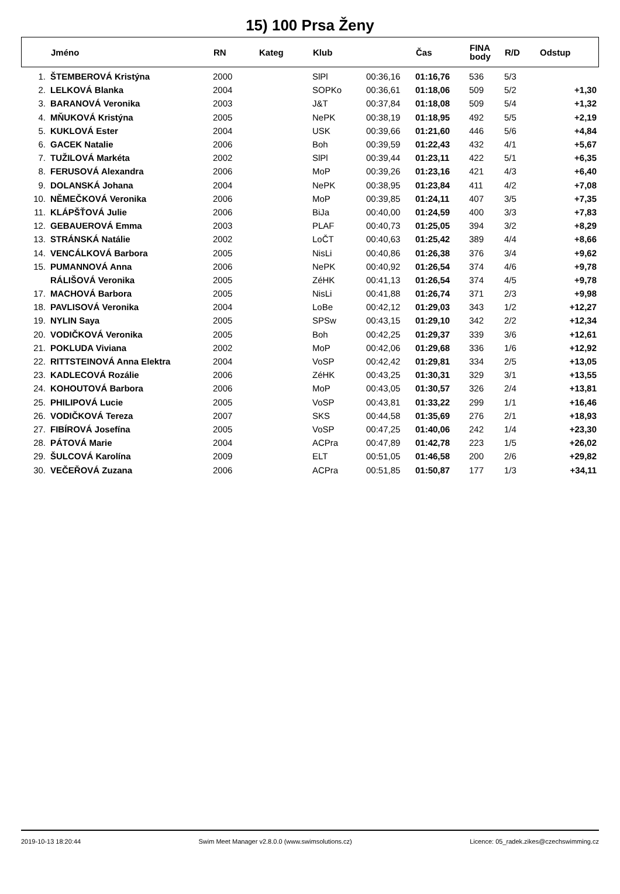15) 100 Prsa Ženy
| | Jméno | RN | Kateg | Klub | | Čas | FINA body | R/D | Odstup |
| --- | --- | --- | --- | --- | --- | --- | --- | --- | --- |
| 1. | ŠTEMBEROVÁ Kristýna | 2000 | | SlPl | 00:36,16 | 01:16,76 | 536 | 5/3 | |
| 2. | LELKOVÁ Blanka | 2004 | | SOPKo | 00:36,61 | 01:18,06 | 509 | 5/2 | +1,30 |
| 3. | BARANOVÁ Veronika | 2003 | | J&T | 00:37,84 | 01:18,08 | 509 | 5/4 | +1,32 |
| 4. | MŇUKOVÁ Kristýna | 2005 | | NePK | 00:38,19 | 01:18,95 | 492 | 5/5 | +2,19 |
| 5. | KUKLOVÁ Ester | 2004 | | USK | 00:39,66 | 01:21,60 | 446 | 5/6 | +4,84 |
| 6. | GACEK Natalie | 2006 | | Boh | 00:39,59 | 01:22,43 | 432 | 4/1 | +5,67 |
| 7. | TUŽILOVÁ Markéta | 2002 | | SlPl | 00:39,44 | 01:23,11 | 422 | 5/1 | +6,35 |
| 8. | FERUSOVÁ Alexandra | 2006 | | MoP | 00:39,26 | 01:23,16 | 421 | 4/3 | +6,40 |
| 9. | DOLANSKÁ Johana | 2004 | | NePK | 00:38,95 | 01:23,84 | 411 | 4/2 | +7,08 |
| 10. | NĚMEČKOVÁ Veronika | 2006 | | MoP | 00:39,85 | 01:24,11 | 407 | 3/5 | +7,35 |
| 11. | KLÁPŠŤOVÁ Julie | 2006 | | BiJa | 00:40,00 | 01:24,59 | 400 | 3/3 | +7,83 |
| 12. | GEBAUEROVÁ Emma | 2003 | | PLAF | 00:40,73 | 01:25,05 | 394 | 3/2 | +8,29 |
| 13. | STRÁNSKÁ Natálie | 2002 | | LoČT | 00:40,63 | 01:25,42 | 389 | 4/4 | +8,66 |
| 14. | VENCÁLKOVÁ Barbora | 2005 | | NisLi | 00:40,86 | 01:26,38 | 376 | 3/4 | +9,62 |
| 15. | PUMANNOVÁ Anna | 2006 | | NePK | 00:40,92 | 01:26,54 | 374 | 4/6 | +9,78 |
| | RÁLIŠOVÁ Veronika | 2005 | | ZéHK | 00:41,13 | 01:26,54 | 374 | 4/5 | +9,78 |
| 17. | MACHOVÁ Barbora | 2005 | | NisLi | 00:41,88 | 01:26,74 | 371 | 2/3 | +9,98 |
| 18. | PAVLISOVÁ Veronika | 2004 | | LoBe | 00:42,12 | 01:29,03 | 343 | 1/2 | +12,27 |
| 19. | NYLIN Saya | 2005 | | SPSw | 00:43,15 | 01:29,10 | 342 | 2/2 | +12,34 |
| 20. | VODIČKOVÁ Veronika | 2005 | | Boh | 00:42,25 | 01:29,37 | 339 | 3/6 | +12,61 |
| 21. | POKLUDA Viviana | 2002 | | MoP | 00:42,06 | 01:29,68 | 336 | 1/6 | +12,92 |
| 22. | RITTSTEINOVÁ Anna Elektra | 2004 | | VoSP | 00:42,42 | 01:29,81 | 334 | 2/5 | +13,05 |
| 23. | KADLECOVÁ Rozálie | 2006 | | ZéHK | 00:43,25 | 01:30,31 | 329 | 3/1 | +13,55 |
| 24. | KOHOUTOVÁ Barbora | 2006 | | MoP | 00:43,05 | 01:30,57 | 326 | 2/4 | +13,81 |
| 25. | PHILIPOVÁ Lucie | 2005 | | VoSP | 00:43,81 | 01:33,22 | 299 | 1/1 | +16,46 |
| 26. | VODIČKOVÁ Tereza | 2007 | | SKS | 00:44,58 | 01:35,69 | 276 | 2/1 | +18,93 |
| 27. | FIBÍROVÁ Josefína | 2005 | | VoSP | 00:47,25 | 01:40,06 | 242 | 1/4 | +23,30 |
| 28. | PÁTOVÁ Marie | 2004 | | ACPra | 00:47,89 | 01:42,78 | 223 | 1/5 | +26,02 |
| 29. | ŠULCOVÁ Karolína | 2009 | | ELT | 00:51,05 | 01:46,58 | 200 | 2/6 | +29,82 |
| 30. | VEČEŘOVÁ Zuzana | 2006 | | ACPra | 00:51,85 | 01:50,87 | 177 | 1/3 | +34,11 |
2019-10-13 18:20:44 Swim Meet Manager v2.8.0.0 (www.swimsolutions.cz) Licence: 05_radek.zikes@czechswimming.cz